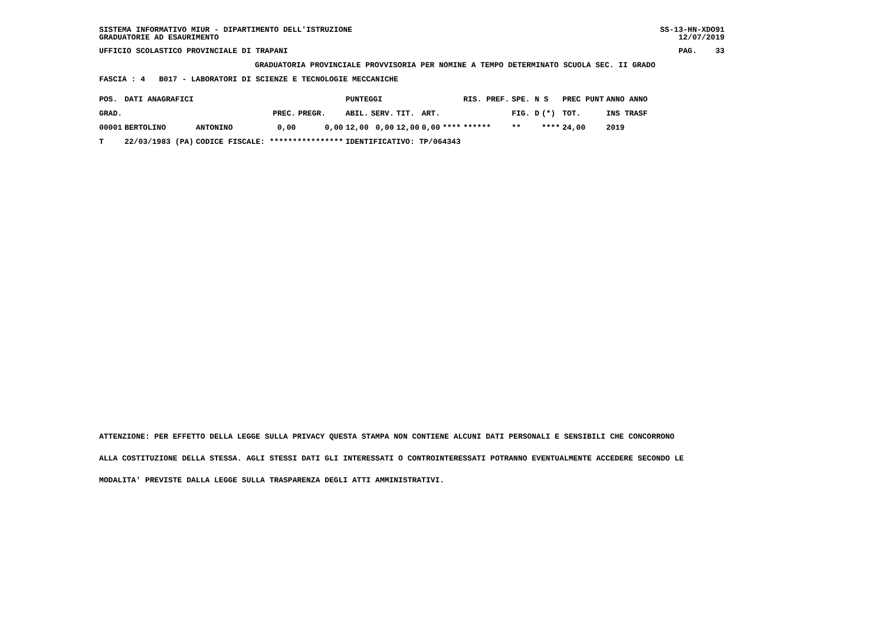SISTEMA INFORMATIVO MIUR - DIPARTIMENTO DELL'ISTRUZIONE SS-13-HN-XDO91
GRADUATORIE AD ESAURIMENTO 12/07/2019
UFFICIO SCOLASTICO PROVINCIALE DI TRAPANI PAG. 33
GRADUATORIA PROVINCIALE PROVVISORIA PER NOMINE A TEMPO DETERMINATO SCUOLA SEC. II GRADO
FASCIA : 4 B017 - LABORATORI DI SCIENZE E TECNOLOGIE MECCANICHE
| POS. | DATI ANAGRAFICI | | | | PUNTEGGI | | | | | RIS. PREF. | | SPE. N S | | PREC PUNT | | ANNO ANNO |
| --- | --- | --- | --- | --- | --- | --- | --- | --- | --- | --- | --- | --- | --- | --- | --- | --- |
| GRAD. | | | PREC. | PREGR. | ABIL. | SERV. | TIT. | ART. | | | | FIG. D | (*) | TOT. | | INS TRASF |
| 00001 | BERTOLINO | ANTONINO | 0,00 | 0,00 | 12,00 | 0,00 | 12,00 | 0,00 | **** | ****** | | ** | **** | 24,00 | | 2019 |
| T | 22/03/1983 (PA) | CODICE FISCALE: **************** | | | IDENTIFICATIVO: TP/064343 | | | | | | | | | | | |
ATTENZIONE: PER EFFETTO DELLA LEGGE SULLA PRIVACY QUESTA STAMPA NON CONTIENE ALCUNI DATI PERSONALI E SENSIBILI CHE CONCORRONO
ALLA COSTITUZIONE DELLA STESSA. AGLI STESSI DATI GLI INTERESSATI O CONTROINTERESSATI POTRANNO EVENTUALMENTE ACCEDERE SECONDO LE
MODALITA' PREVISTE DALLA LEGGE SULLA TRASPARENZA DEGLI ATTI AMMINISTRATIVI.